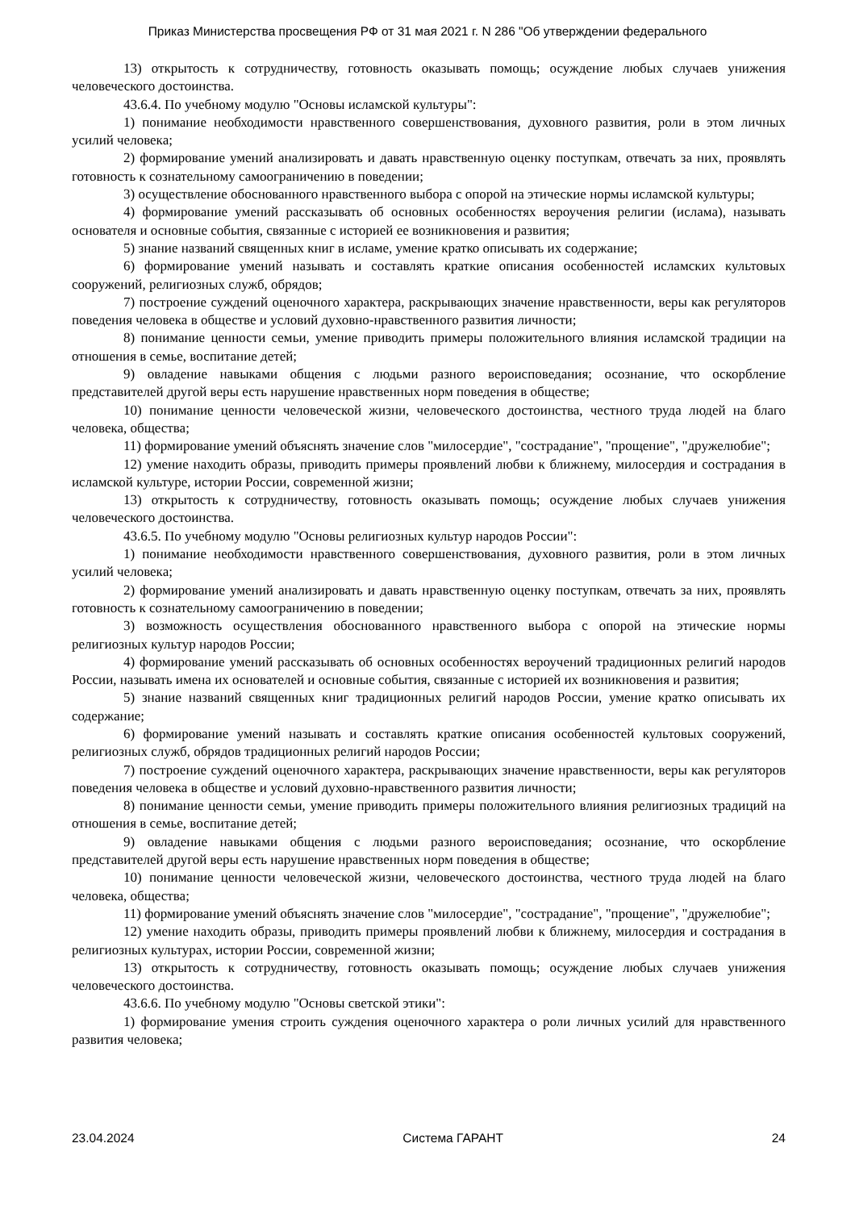Приказ Министерства просвещения РФ от 31 мая 2021 г. N 286 "Об утверждении федерального
13) открытость к сотрудничеству, готовность оказывать помощь; осуждение любых случаев унижения человеческого достоинства.
43.6.4. По учебному модулю "Основы исламской культуры":
1) понимание необходимости нравственного совершенствования, духовного развития, роли в этом личных усилий человека;
2) формирование умений анализировать и давать нравственную оценку поступкам, отвечать за них, проявлять готовность к сознательному самоограничению в поведении;
3) осуществление обоснованного нравственного выбора с опорой на этические нормы исламской культуры;
4) формирование умений рассказывать об основных особенностях вероучения религии (ислама), называть основателя и основные события, связанные с историей ее возникновения и развития;
5) знание названий священных книг в исламе, умение кратко описывать их содержание;
6) формирование умений называть и составлять краткие описания особенностей исламских культовых сооружений, религиозных служб, обрядов;
7) построение суждений оценочного характера, раскрывающих значение нравственности, веры как регуляторов поведения человека в обществе и условий духовно-нравственного развития личности;
8) понимание ценности семьи, умение приводить примеры положительного влияния исламской традиции на отношения в семье, воспитание детей;
9) овладение навыками общения с людьми разного вероисповедания; осознание, что оскорбление представителей другой веры есть нарушение нравственных норм поведения в обществе;
10) понимание ценности человеческой жизни, человеческого достоинства, честного труда людей на благо человека, общества;
11) формирование умений объяснять значение слов "милосердие", "сострадание", "прощение", "дружелюбие";
12) умение находить образы, приводить примеры проявлений любви к ближнему, милосердия и сострадания в исламской культуре, истории России, современной жизни;
13) открытость к сотрудничеству, готовность оказывать помощь; осуждение любых случаев унижения человеческого достоинства.
43.6.5. По учебному модулю "Основы религиозных культур народов России":
1) понимание необходимости нравственного совершенствования, духовного развития, роли в этом личных усилий человека;
2) формирование умений анализировать и давать нравственную оценку поступкам, отвечать за них, проявлять готовность к сознательному самоограничению в поведении;
3) возможность осуществления обоснованного нравственного выбора с опорой на этические нормы религиозных культур народов России;
4) формирование умений рассказывать об основных особенностях вероучений традиционных религий народов России, называть имена их основателей и основные события, связанные с историей их возникновения и развития;
5) знание названий священных книг традиционных религий народов России, умение кратко описывать их содержание;
6) формирование умений называть и составлять краткие описания особенностей культовых сооружений, религиозных служб, обрядов традиционных религий народов России;
7) построение суждений оценочного характера, раскрывающих значение нравственности, веры как регуляторов поведения человека в обществе и условий духовно-нравственного развития личности;
8) понимание ценности семьи, умение приводить примеры положительного влияния религиозных традиций на отношения в семье, воспитание детей;
9) овладение навыками общения с людьми разного вероисповедания; осознание, что оскорбление представителей другой веры есть нарушение нравственных норм поведения в обществе;
10) понимание ценности человеческой жизни, человеческого достоинства, честного труда людей на благо человека, общества;
11) формирование умений объяснять значение слов "милосердие", "сострадание", "прощение", "дружелюбие";
12) умение находить образы, приводить примеры проявлений любви к ближнему, милосердия и сострадания в религиозных культурах, истории России, современной жизни;
13) открытость к сотрудничеству, готовность оказывать помощь; осуждение любых случаев унижения человеческого достоинства.
43.6.6. По учебному модулю "Основы светской этики":
1) формирование умения строить суждения оценочного характера о роли личных усилий для нравственного развития человека;
23.04.2024 Система ГАРАНТ 24